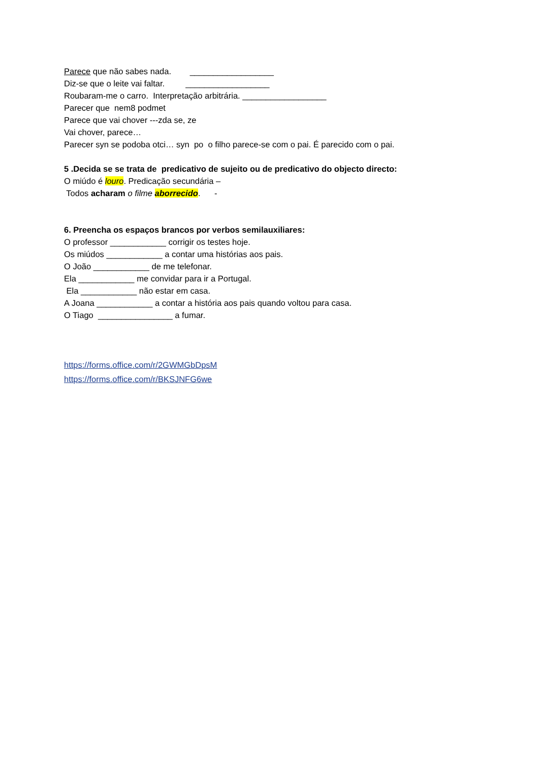Parece que não sabes nada. __________________
Diz-se que o leite vai faltar. __________________
Roubaram-me o carro. Interpretação arbitrária. __________________
Parecer que nem8 podmet
Parece que vai chover ---zda se, ze
Vai chover, parece…
Parecer syn se podoba otci… syn po o filho parece-se com o pai. É parecido com o pai.
5 .Decida se se trata de predicativo de sujeito ou de predicativo do objecto directo:
O miúdo é louro. Predicação secundária –
Todos acharam o filme aborrecido. -
6. Preencha os espaços brancos por verbos semilauxiliares:
O professor ____________ corrigir os testes hoje.
Os miúdos ____________ a contar uma histórias aos pais.
O João ____________ de me telefonar.
Ela ____________ me convidar para ir a Portugal.
Ela ____________ não estar em casa.
A Joana ____________ a contar a história aos pais quando voltou para casa.
O Tiago ________________ a fumar.
https://forms.office.com/r/2GWMGbDpsM
https://forms.office.com/r/BKSJNFG6we